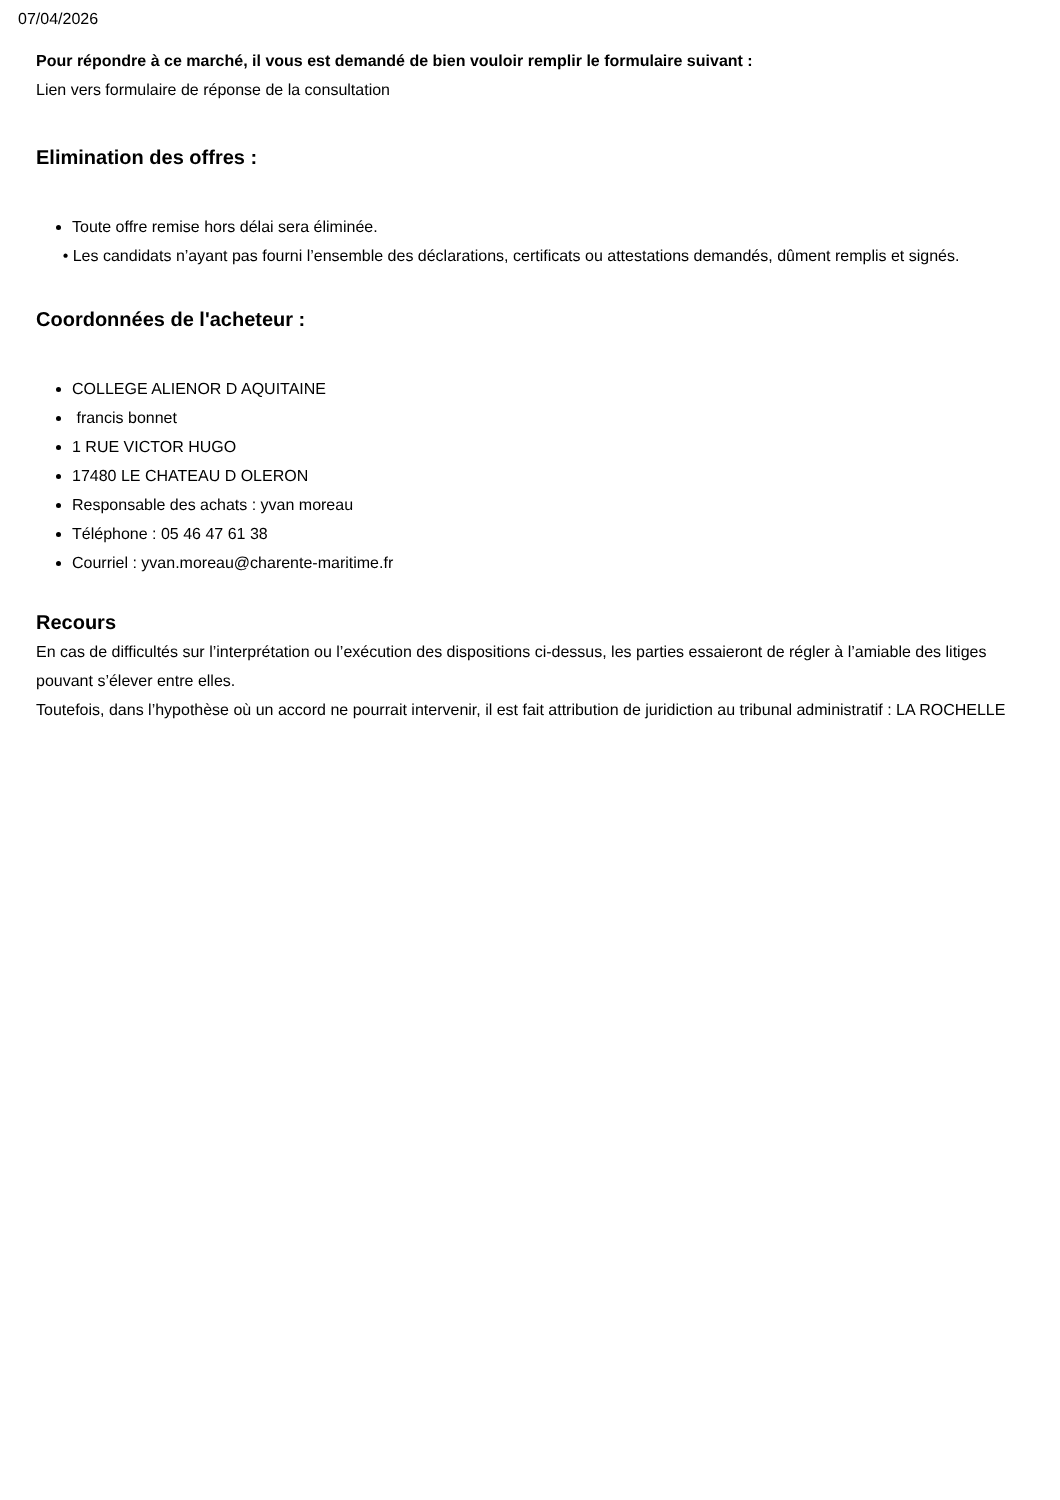07/04/2026
Pour répondre à ce marché, il vous est demandé de bien vouloir remplir le formulaire suivant :
Lien vers formulaire de réponse de la consultation
Elimination des offres :
Toute offre remise hors délai sera éliminée.
• Les candidats n’ayant pas fourni l’ensemble des déclarations, certificats ou attestations demandés, dûment remplis et signés.
Coordonnées de l'acheteur :
COLLEGE ALIENOR D AQUITAINE
francis bonnet
1 RUE VICTOR HUGO
17480 LE CHATEAU D OLERON
Responsable des achats : yvan moreau
Téléphone : 05 46 47 61 38
Courriel : yvan.moreau@charente-maritime.fr
Recours
En cas de difficultés sur l’interprétation ou l’exécution des dispositions ci-dessus, les parties essaieront de régler à l’amiable des litiges pouvant s’élever entre elles.
Toutefois, dans l’hypothèse où un accord ne pourrait intervenir, il est fait attribution de juridiction au tribunal administratif : LA ROCHELLE